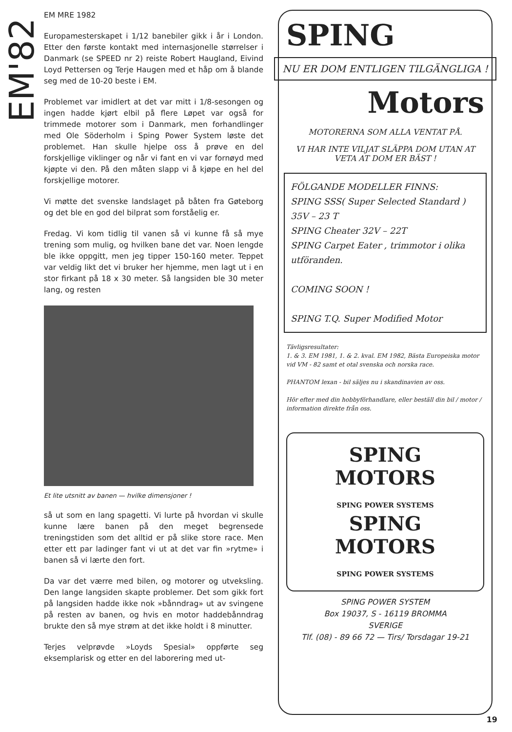EM'82
EM MRE 1982
Europamesterskapet i 1/12 banebiler gikk i år i London. Etter den første kontakt med internasjonelle størrelser i Danmark (se SPEED nr 2) reiste Robert Haugland, Eivind Loyd Pettersen og Terje Haugen med et håp om å blande seg med de 10-20 beste i EM.
Problemet var imidlert at det var mitt i 1/8-sesongen og ingen hadde kjørt elbil på flere Løpet var også for trimmede motorer som i Danmark, men forhandlinger med Ole Söderholm i Sping Power System løste det problemet. Han skulle hjelpe oss å prøve en del forskjellige viklinger og når vi fant en vi var fornøyd med kjøpte vi den. På den måten slapp vi å kjøpe en hel del forskjellige motorer.
Vi møtte det svenske landslaget på båten fra Gøteborg og det ble en god del bilprat som forståelig er.
Fredag. Vi kom tidlig til vanen så vi kunne få så mye trening som mulig, og hvilken bane det var. Noen lengde ble ikke oppgitt, men jeg tipper 150-160 meter. Teppet var veldig likt det vi bruker her hjemme, men lagt ut i en stor firkant på 18 x 30 meter. Så langsiden ble 30 meter lang, og resten
Et lite utsnitt av banen — hvilke dimensjoner !
så ut som en lang spagetti. Vi lurte på hvordan vi skulle kunne lære banen på den meget begrensede treningstiden som det alltid er på slike store race. Men etter ett par ladinger fant vi ut at det var fin »rytme» i banen så vi lærte den fort.
Da var det værre med bilen, og motorer og utveksling. Den lange langsiden skapte problemer. Det som gikk fort på langsiden hadde ikke nok »bånndrag» ut av svingene på resten av banen, og hvis en motor haddebånndrag brukte den så mye strøm at det ikke holdt i 8 minutter.
Terjes velprøvde »Loyds Spesial» oppførte seg eksemplarisk og etter en del laborering med ut-
SPING
NU ER DOM ENTLIGEN TILGÄNGLIGA !
Motors
MOTORERNA SOM ALLA VENTAT PÅ.
VI HAR INTE VILJAT SLÄPPA DOM UTAN AT VETA AT DOM ER BÄST !
FÖLGANDE MODELLER FINNS:
SPING SSS( Super Selected Standard ) 35V – 23 T
SPING Cheater 32V – 22T
SPING Carpet Eater , trimmotor i olika utföranden.
COMING SOON !
SPING T.Q. Super Modified Motor
Tävligsresultater:
1. & 3. EM 1981, 1. & 2. kval. EM 1982, Bästa Europeiska motor vid VM - 82 samt et otal svenska och norska race.
PHANTOM lexan - bil säljes nu i skandinavien av oss.
Hör efter med din hobbyförhandlare, eller beställ din bil / motor / information direkte från oss.
SPING MOTORS
SPING POWER SYSTEMS
SPING MOTORS
SPING POWER SYSTEMS
SPING POWER SYSTEM
Box 19037, S - 16119 BROMMA
SVERIGE
Tlf. (08) - 89 66 72 — Tirs/ Torsdagar 19-21
19